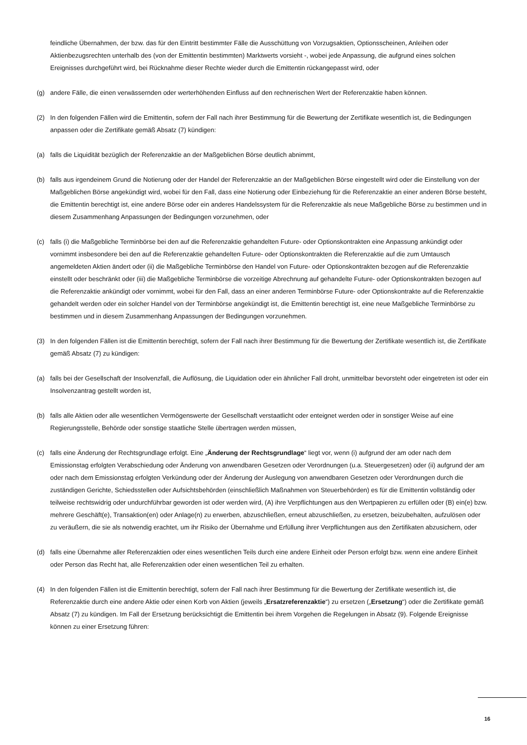feindliche Übernahmen, der bzw. das für den Eintritt bestimmter Fälle die Ausschüttung von Vorzugsaktien, Optionsscheinen, Anleihen oder Aktienbezugsrechten unterhalb des (von der Emittentin bestimmten) Marktwerts vorsieht -, wobei jede Anpassung, die aufgrund eines solchen Ereignisses durchgeführt wird, bei Rücknahme dieser Rechte wieder durch die Emittentin rückangepasst wird, oder
(g) andere Fälle, die einen verwässernden oder werterhöhenden Einfluss auf den rechnerischen Wert der Referenzaktie haben können.
(2) In den folgenden Fällen wird die Emittentin, sofern der Fall nach ihrer Bestimmung für die Bewertung der Zertifikate wesentlich ist, die Bedingungen anpassen oder die Zertifikate gemäß Absatz (7) kündigen:
(a) falls die Liquidität bezüglich der Referenzaktie an der Maßgeblichen Börse deutlich abnimmt,
(b) falls aus irgendeinem Grund die Notierung oder der Handel der Referenzaktie an der Maßgeblichen Börse eingestellt wird oder die Einstellung von der Maßgeblichen Börse angekündigt wird, wobei für den Fall, dass eine Notierung oder Einbeziehung für die Referenzaktie an einer anderen Börse besteht, die Emittentin berechtigt ist, eine andere Börse oder ein anderes Handelssystem für die Referenzaktie als neue Maßgebliche Börse zu bestimmen und in diesem Zusammenhang Anpassungen der Bedingungen vorzunehmen, oder
(c) falls (i) die Maßgebliche Terminbörse bei den auf die Referenzaktie gehandelten Future- oder Optionskontrakten eine Anpassung ankündigt oder vornimmt insbesondere bei den auf die Referenzaktie gehandelten Future- oder Optionskontrakten die Referenzaktie auf die zum Umtausch angemeldeten Aktien ändert oder (ii) die Maßgebliche Terminbörse den Handel von Future- oder Optionskontrakten bezogen auf die Referenzaktie einstellt oder beschränkt oder (iii) die Maßgebliche Terminbörse die vorzeitige Abrechnung auf gehandelte Future- oder Optionskontrakten bezogen auf die Referenzaktie ankündigt oder vornimmt, wobei für den Fall, dass an einer anderen Terminbörse Future- oder Optionskontrakte auf die Referenzaktie gehandelt werden oder ein solcher Handel von der Terminbörse angekündigt ist, die Emittentin berechtigt ist, eine neue Maßgebliche Terminbörse zu bestimmen und in diesem Zusammenhang Anpassungen der Bedingungen vorzunehmen.
(3) In den folgenden Fällen ist die Emittentin berechtigt, sofern der Fall nach ihrer Bestimmung für die Bewertung der Zertifikate wesentlich ist, die Zertifikate gemäß Absatz (7) zu kündigen:
(a) falls bei der Gesellschaft der Insolvenzfall, die Auflösung, die Liquidation oder ein ähnlicher Fall droht, unmittelbar bevorsteht oder eingetreten ist oder ein Insolvenzantrag gestellt worden ist,
(b) falls alle Aktien oder alle wesentlichen Vermögenswerte der Gesellschaft verstaatlicht oder enteignet werden oder in sonstiger Weise auf eine Regierungsstelle, Behörde oder sonstige staatliche Stelle übertragen werden müssen,
(c) falls eine Änderung der Rechtsgrundlage erfolgt. Eine „Änderung der Rechtsgrundlage“ liegt vor, wenn (i) aufgrund der am oder nach dem Emissionstag erfolgten Verabschiedung oder Änderung von anwendbaren Gesetzen oder Verordnungen (u.a. Steuergesetzen) oder (ii) aufgrund der am oder nach dem Emissionstag erfolgten Verkündung oder der Änderung der Auslegung von anwendbaren Gesetzen oder Verordnungen durch die zuständigen Gerichte, Schiedsstellen oder Aufsichtsbehörden (einschließlich Maßnahmen von Steuerbehörden) es für die Emittentin vollständig oder teilweise rechtswidrig oder undurchführbar geworden ist oder werden wird, (A) ihre Verpflichtungen aus den Wertpapieren zu erfüllen oder (B) ein(e) bzw. mehrere Geschäft(e), Transaktion(en) oder Anlage(n) zu erwerben, abzuschließen, erneut abzuschließen, zu ersetzen, beizubehalten, aufzulösen oder zu veräußern, die sie als notwendig erachtet, um ihr Risiko der Übernahme und Erfüllung ihrer Verpflichtungen aus den Zertifikaten abzusichern, oder
(d) falls eine Übernahme aller Referenzaktien oder eines wesentlichen Teils durch eine andere Einheit oder Person erfolgt bzw. wenn eine andere Einheit oder Person das Recht hat, alle Referenzaktien oder einen wesentlichen Teil zu erhalten.
(4) In den folgenden Fällen ist die Emittentin berechtigt, sofern der Fall nach ihrer Bestimmung für die Bewertung der Zertifikate wesentlich ist, die Referenzaktie durch eine andere Aktie oder einen Korb von Aktien (jeweils „Ersatzreferenzaktie“) zu ersetzen („Ersetzung“) oder die Zertifikate gemäß Absatz (7) zu kündigen. Im Fall der Ersetzung berücksichtigt die Emittentin bei ihrem Vorgehen die Regelungen in Absatz (9). Folgende Ereignisse können zu einer Ersetzung führen:
16